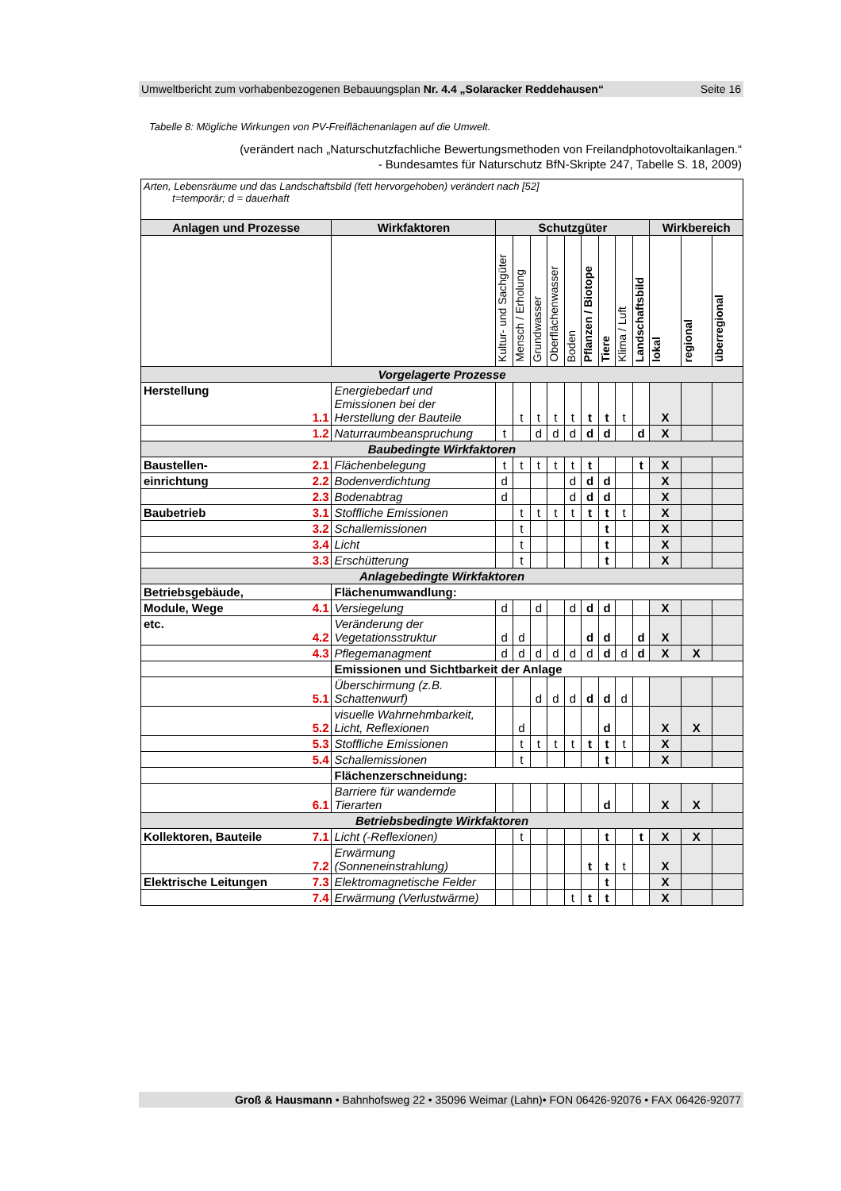Umweltbericht zum vorhabenbezogenen Bebauungsplan Nr. 4.4 „Solaracker Reddehausen“Seite 16
Tabelle 8: Mögliche Wirkungen von PV-Freiflächenanlagen auf die Umwelt.
(verändert nach „Naturschutzfachliche Bewertungsmethoden von Freilandphotovoltaikanlagen.“
- Bundesamtes für Naturschutz BfN-Skripte 247, Tabelle S. 18, 2009)
| Arten, Lebensräume und das Landschaftsbild (fett hervorgehoben) verändert nach [52] t=temporär; d = dauerhaft | | | | | | | | | | | | | | |
| Anlagen und Prozesse | | Wirkfaktoren | Schutzgüter | | | | | | | | | Wirkbereich | | |
| | | | Kultur- und Sachgüter | Mensch / Erholung | Grundwasser | Oberflächenwasser | Boden | Pflanzen / Biotope | Tiere | Klima / Luft | Landschaftsbild | lokal | regional | überregional |
| Vorgelagerte Prozesse | | | | | | | | | | | | | | |
| Herstellung | 1.1 | Energiebedarf und Emissionen bei der Herstellung der Bauteile | | t | t | t | t | t | t | t | | X | | |
| | 1.2 | Naturraumbeanspruchung | t | | d | d | d | d | d | | d | X | | |
| Baubedingte Wirkfaktoren | | | | | | | | | | | | | | |
| Baustellen- | 2.1 | Flächenbelegung | t | t | t | t | t | t | | | t | X | | |
| einrichtung | 2.2 | Bodenverdichtung | d | | | | d | d | d | | | X | | |
| | 2.3 | Bodenabtrag | d | | | | d | d | d | | | X | | |
| Baubetrieb | 3.1 | Stoffliche Emissionen | | t | t | t | t | t | t | t | | X | | |
| | 3.2 | Schallemissionen | | t | | | | | t | | | X | | |
| | 3.4 | Licht | | t | | | | | t | | | X | | |
| | 3.3 | Erschütterung | | t | | | | | t | | | X | | |
| Anlagebedingte Wirkfaktoren | | | | | | | | | | | | | | |
| Betriebsgebäude, | | Flächenumwandlung: | | | | | | | | | | | | |
| Module, Wege | 4.1 | Versiegelung | d | | d | | d | d | d | | | X | | |
| etc. | 4.2 | Veränderung der Vegetationsstruktur | d | d | | | | d | d | | d | X | | |
| | 4.3 | Pflegemanagment | d | d | d | d | d | d | d | d | d | X | X | |
| | | Emissionen und Sichtbarkeit der Anlage | | | | | | | | | | | | |
| | 5.1 | Überschirmung (z.B. Schattenwurf) | | | d | d | d | d | d | d | | | | |
| | 5.2 | visuelle Wahrnehmbarkeit, Licht, Reflexionen | | d | | | | | d | | | X | X | |
| | 5.3 | Stoffliche Emissionen | | t | t | t | t | t | t | t | | X | | |
| | 5.4 | Schallemissionen | | t | | | | | t | | | X | | |
| | | Flächenzerschneidung: | | | | | | | | | | | | |
| | 6.1 | Barriere für wandernde Tierarten | | | | | | | d | | | X | X | |
| Betriebsbedingte Wirkfaktoren | | | | | | | | | | | | | | |
| Kollektoren, Bauteile | 7.1 | Licht (-Reflexionen) | | t | | | | | t | | t | X | X | |
| | 7.2 | Erwärmung (Sonneneinstrahlung) | | | | | | t | t | t | | X | | |
| Elektrische Leitungen | 7.3 | Elektromagnetische Felder | | | | | | | t | | | X | | |
| | 7.4 | Erwärmung (Verlustwärme) | | | | | t | t | t | | | X | | |
Groß & Hausmann • Bahnhofsweg 22 • 35096 Weimar (Lahn)• FON 06426-92076 • FAX 06426-92077